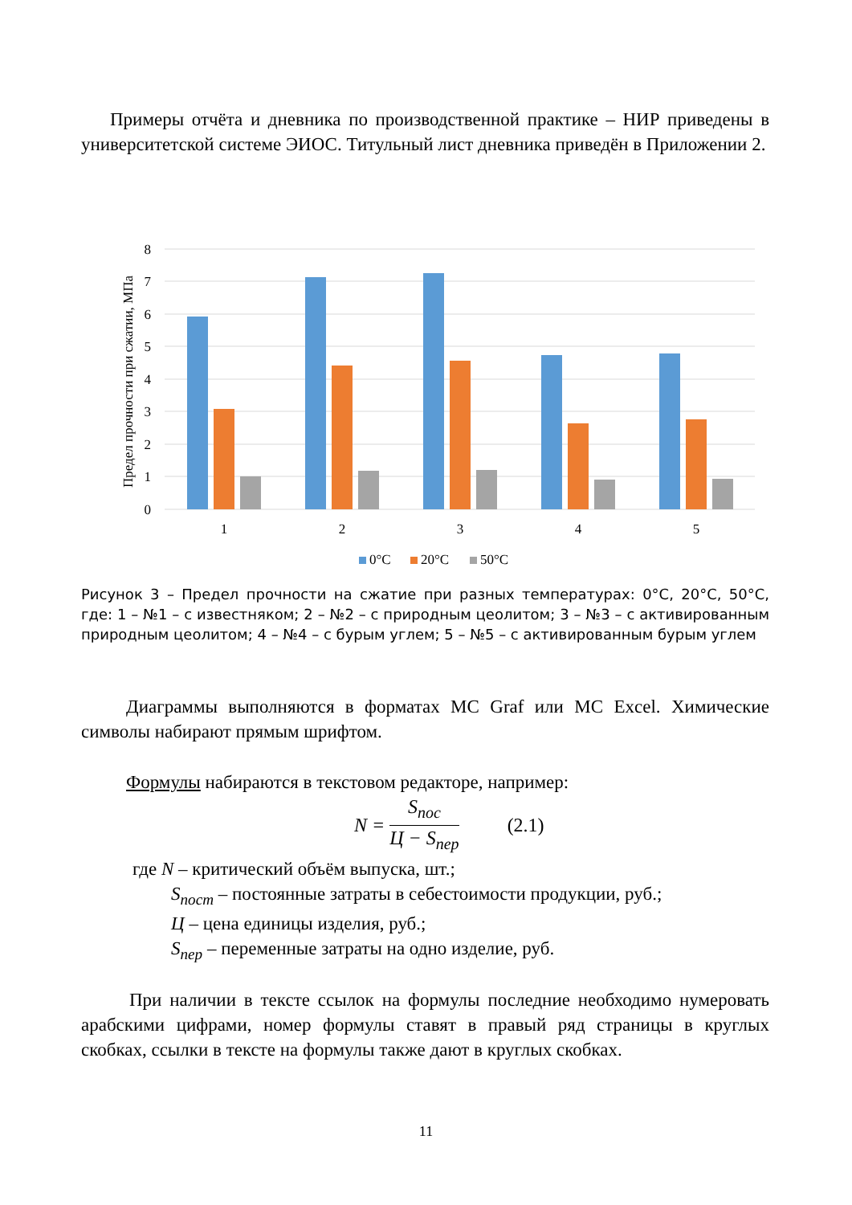Примеры отчёта и дневника по производственной практике – НИР приведены в университетской системе ЭИОС. Титульный лист дневника приведён в Приложении 2.
8
7
6
5
4
3
2
1
0
Предел прочности при сжатии, МПа
1
2
3
4
5
0°C
20°C
50°C
Рисунок 3 – Предел прочности на сжатие при разных температурах: 0°С, 20°С, 50°С, где: 1 – №1 – с известняком; 2 – №2 – с природным цеолитом; 3 – №3 – с активированным природным цеолитом; 4 – №4 – с бурым углем; 5 – №5 – с активированным бурым углем
Диаграммы выполняются в форматах MC Graf или MC Excel. Химические символы набирают прямым шрифтом.
Формулы набираются в текстовом редакторе, например:
N = S<sub>пос</sub> Ц − S<sub>пер</sub> (2.1)
где N – критический объём выпуска, шт.;
S<sub>пост</sub> – постоянные затраты в себестоимости продукции, руб.;
Ц – цена единицы изделия, руб.;
S<sub>пер</sub> – переменные затраты на одно изделие, руб.
При наличии в тексте ссылок на формулы последние необходимо нумеровать арабскими цифрами, номер формулы ставят в правый ряд страницы в круглых скобках, ссылки в тексте на формулы также дают в круглых скобках.
11